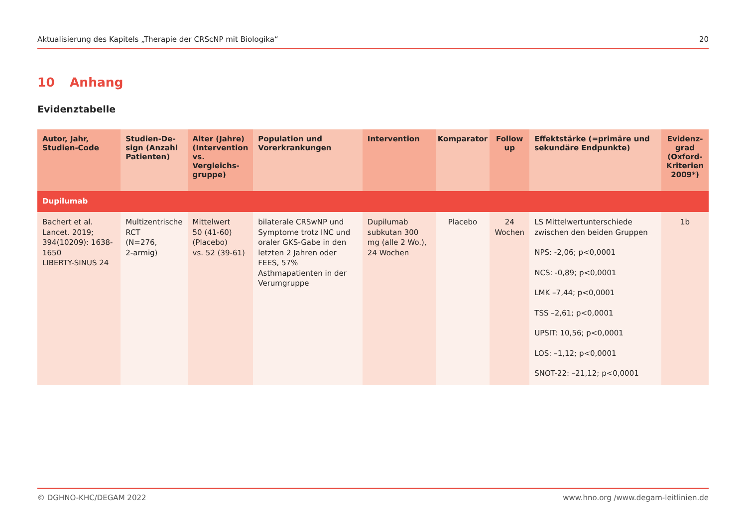Aktualisierung des Kapitels „Therapie der CRScNP mit Biologika“20
10 Anhang
Evidenztabelle
| Autor, Jahr, Studien-Code | Studien-De-sign (Anzahl Patienten) | Alter (Jahre) (Intervention vs. Vergleichs-gruppe) | Population und Vorerkrankungen | Intervention | Komparator | Follow up | Effektstärke (=primäre und sekundäre Endpunkte) | Evidenz-grad (Oxford-Kriterien 2009*) |
| --- | --- | --- | --- | --- | --- | --- | --- | --- |
| Dupilumab | | | | | | | | |
| Bachert et al. Lancet. 2019; 394(10209): 1638-1650 LIBERTY-SINUS 24 | Multizentrische RCT (N=276, 2-armig) | Mittelwert 50 (41-60) (Placebo) vs. 52 (39-61) | bilaterale CRSwNP und Symptome trotz INC und oraler GKS-Gabe in den letzten 2 Jahren oder FEES, 57% Asthmapatienten in der Verumgruppe | Dupilumab subkutan 300 mg (alle 2 Wo.), 24 Wochen | Placebo | 24 Wochen | LS Mittelwertunterschiede zwischen den beiden Gruppen NPS: -2,06; p<0,0001 NCS: -0,89; p<0,0001 LMK –7,44; p<0,0001 TSS –2,61; p<0,0001 UPSIT: 10,56; p<0,0001 LOS: –1,12; p<0,0001 SNOT-22: –21,12; p<0,0001 | 1b |
© DGHNO-KHC/DEGAM 2022 www.hno.org /www.degam-leitlinien.de